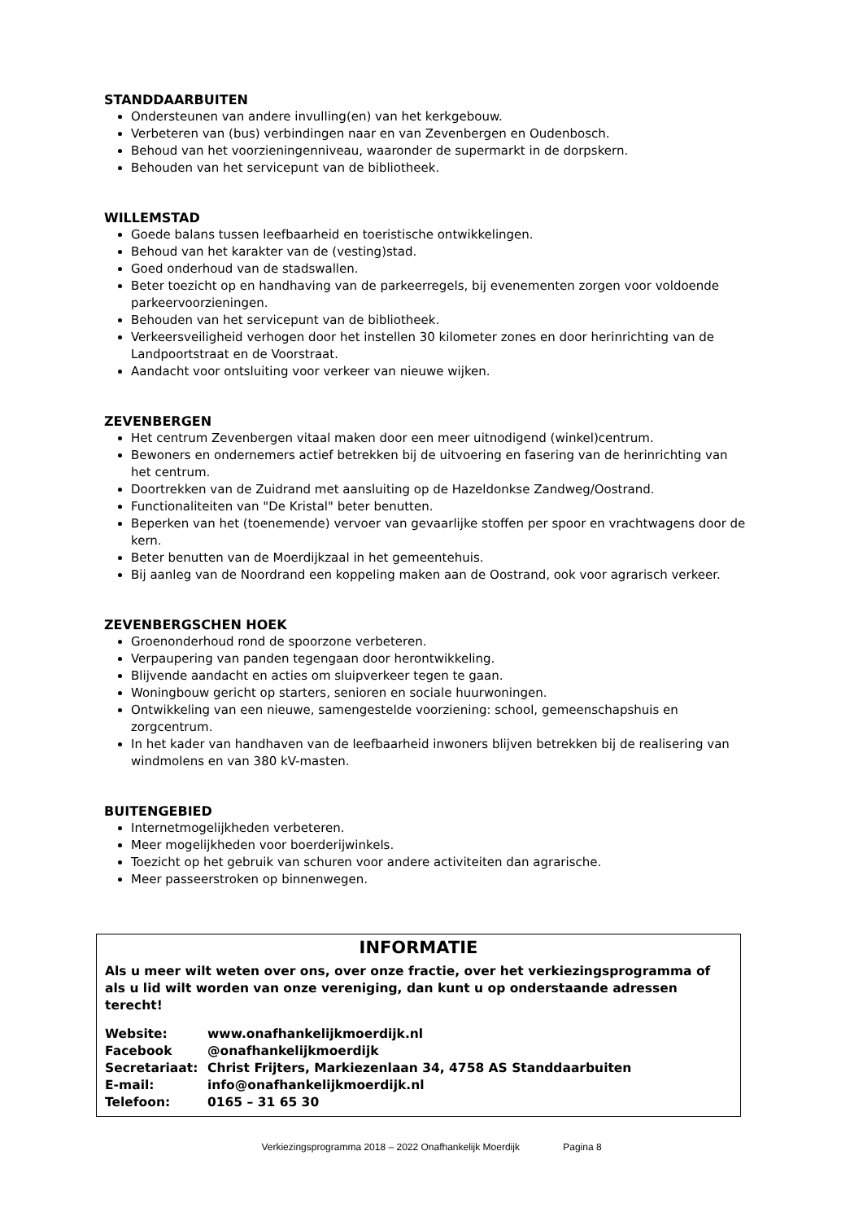STANDDAARBUITEN
Ondersteunen van andere invulling(en) van het kerkgebouw.
Verbeteren van (bus) verbindingen naar en van Zevenbergen en Oudenbosch.
Behoud van het voorzieningenniveau, waaronder de supermarkt in de dorpskern.
Behouden van het servicepunt van de bibliotheek.
WILLEMSTAD
Goede balans tussen leefbaarheid en toeristische ontwikkelingen.
Behoud van het karakter van de (vesting)stad.
Goed onderhoud van de stadswallen.
Beter toezicht op en handhaving van de parkeerregels, bij evenementen zorgen voor voldoende parkeervoorzieningen.
Behouden van het servicepunt van de bibliotheek.
Verkeersveiligheid verhogen door het instellen 30 kilometer zones en door herinrichting van de Landpoortstraat en de Voorstraat.
Aandacht voor ontsluiting voor verkeer van nieuwe wijken.
ZEVENBERGEN
Het centrum Zevenbergen vitaal maken door een meer uitnodigend (winkel)centrum.
Bewoners en ondernemers actief betrekken bij de uitvoering en fasering van de herinrichting van het centrum.
Doortrekken van de Zuidrand met aansluiting op de Hazeldonkse Zandweg/Oostrand.
Functionaliteiten van "De Kristal" beter benutten.
Beperken van het (toenemende) vervoer van gevaarlijke stoffen per spoor en vrachtwagens door de kern.
Beter benutten van de Moerdijkzaal in het gemeentehuis.
Bij aanleg van de Noordrand een koppeling maken aan de Oostrand, ook voor agrarisch verkeer.
ZEVENBERGSCHEN HOEK
Groenonderhoud rond de spoorzone verbeteren.
Verpaupering van panden tegengaan door herontwikkeling.
Blijvende aandacht en acties om sluipverkeer tegen te gaan.
Woningbouw gericht op starters, senioren en sociale huurwoningen.
Ontwikkeling van een nieuwe, samengestelde voorziening: school, gemeenschapshuis en zorgcentrum.
In het kader van handhaven van de leefbaarheid inwoners blijven betrekken bij de realisering van windmolens en van 380 kV-masten.
BUITENGEBIED
Internetmogelijkheden verbeteren.
Meer mogelijkheden voor boerderijwinkels.
Toezicht op het gebruik van schuren voor andere activiteiten dan agrarische.
Meer passeerstroken op binnenwegen.
INFORMATIE
Als u meer wilt weten over ons, over onze fractie, over het verkiezingsprogramma of als u lid wilt worden van onze vereniging, dan kunt u op onderstaande adressen terecht!
| Website: | www.onafhankelijkmoerdijk.nl |
| Facebook | @onafhankelijkmoerdijk |
| Secretariaat: | Christ Frijters, Markiezenlaan 34, 4758 AS Standdaarbuiten |
| E-mail: | info@onafhankelijkmoerdijk.nl |
| Telefoon: | 0165 – 31 65 30 |
Verkiezingsprogramma 2018 – 2022 Onafhankelijk Moerdijk Pagina 8